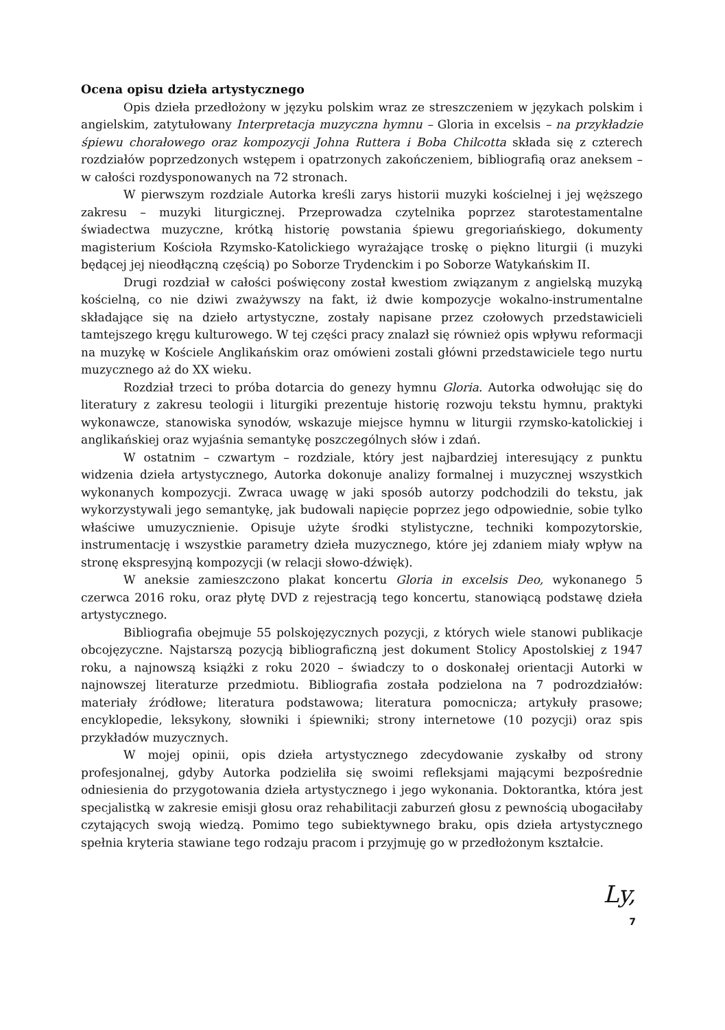Ocena opisu dzieła artystycznego
Opis dzieła przedłożony w języku polskim wraz ze streszczeniem w językach polskim i angielskim, zatytułowany Interpretacja muzyczna hymnu – Gloria in excelsis – na przykładzie śpiewu chorałowego oraz kompozycji Johna Ruttera i Boba Chilcotta składa się z czterech rozdziałów poprzedzonych wstępem i opatrzonych zakończeniem, bibliografią oraz aneksem – w całości rozdysponowanych na 72 stronach.
W pierwszym rozdziale Autorka kreśli zarys historii muzyki kościelnej i jej węższego zakresu – muzyki liturgicznej. Przeprowadza czytelnika poprzez starotestamentalne świadectwa muzyczne, krótką historię powstania śpiewu gregoriańskiego, dokumenty magisterium Kościoła Rzymsko-Katolickiego wyrażające troskę o piękno liturgii (i muzyki będącej jej nieodłączną częścią) po Soborze Trydenckim i po Soborze Watykańskim II.
Drugi rozdział w całości poświęcony został kwestiom związanym z angielską muzyką kościelną, co nie dziwi zważywszy na fakt, iż dwie kompozycje wokalno-instrumentalne składające się na dzieło artystyczne, zostały napisane przez czołowych przedstawicieli tamtejszego kręgu kulturowego. W tej części pracy znalazł się również opis wpływu reformacji na muzykę w Kościele Anglikańskim oraz omówieni zostali główni przedstawiciele tego nurtu muzycznego aż do XX wieku.
Rozdział trzeci to próba dotarcia do genezy hymnu Gloria. Autorka odwołując się do literatury z zakresu teologii i liturgiki prezentuje historię rozwoju tekstu hymnu, praktyki wykonawcze, stanowiska synodów, wskazuje miejsce hymnu w liturgii rzymsko-katolickiej i anglikańskiej oraz wyjaśnia semantykę poszczególnych słów i zdań.
W ostatnim – czwartym – rozdziale, który jest najbardziej interesujący z punktu widzenia dzieła artystycznego, Autorka dokonuje analizy formalnej i muzycznej wszystkich wykonanych kompozycji. Zwraca uwagę w jaki sposób autorzy podchodzili do tekstu, jak wykorzystywali jego semantykę, jak budowali napięcie poprzez jego odpowiednie, sobie tylko właściwe umuzycznienie. Opisuje użyte środki stylistyczne, techniki kompozytorskie, instrumentację i wszystkie parametry dzieła muzycznego, które jej zdaniem miały wpływ na stronę ekspresyjną kompozycji (w relacji słowo-dźwięk).
W aneksie zamieszczono plakat koncertu Gloria in excelsis Deo, wykonanego 5 czerwca 2016 roku, oraz płytę DVD z rejestracją tego koncertu, stanowiącą podstawę dzieła artystycznego.
Bibliografia obejmuje 55 polskojęzycznych pozycji, z których wiele stanowi publikacje obcojęzyczne. Najstarszą pozycją bibliograficzną jest dokument Stolicy Apostolskiej z 1947 roku, a najnowszą książki z roku 2020 – świadczy to o doskonałej orientacji Autorki w najnowszej literaturze przedmiotu. Bibliografia została podzielona na 7 podrozdziałów: materiały źródłowe; literatura podstawowa; literatura pomocnicza; artykuły prasowe; encyklopedie, leksykony, słowniki i śpiewniki; strony internetowe (10 pozycji) oraz spis przykładów muzycznych.
W mojej opinii, opis dzieła artystycznego zdecydowanie zyskałby od strony profesjonalnej, gdyby Autorka podzieliła się swoimi refleksjami mającymi bezpośrednie odniesienia do przygotowania dzieła artystycznego i jego wykonania. Doktorantka, która jest specjalistką w zakresie emisji głosu oraz rehabilitacji zaburzeń głosu z pewnością ubogaciłaby czytających swoją wiedzą. Pomimo tego subiektywnego braku, opis dzieła artystycznego spełnia kryteria stawiane tego rodzaju pracom i przyjmuję go w przedłożonym kształcie.
Ly,
7